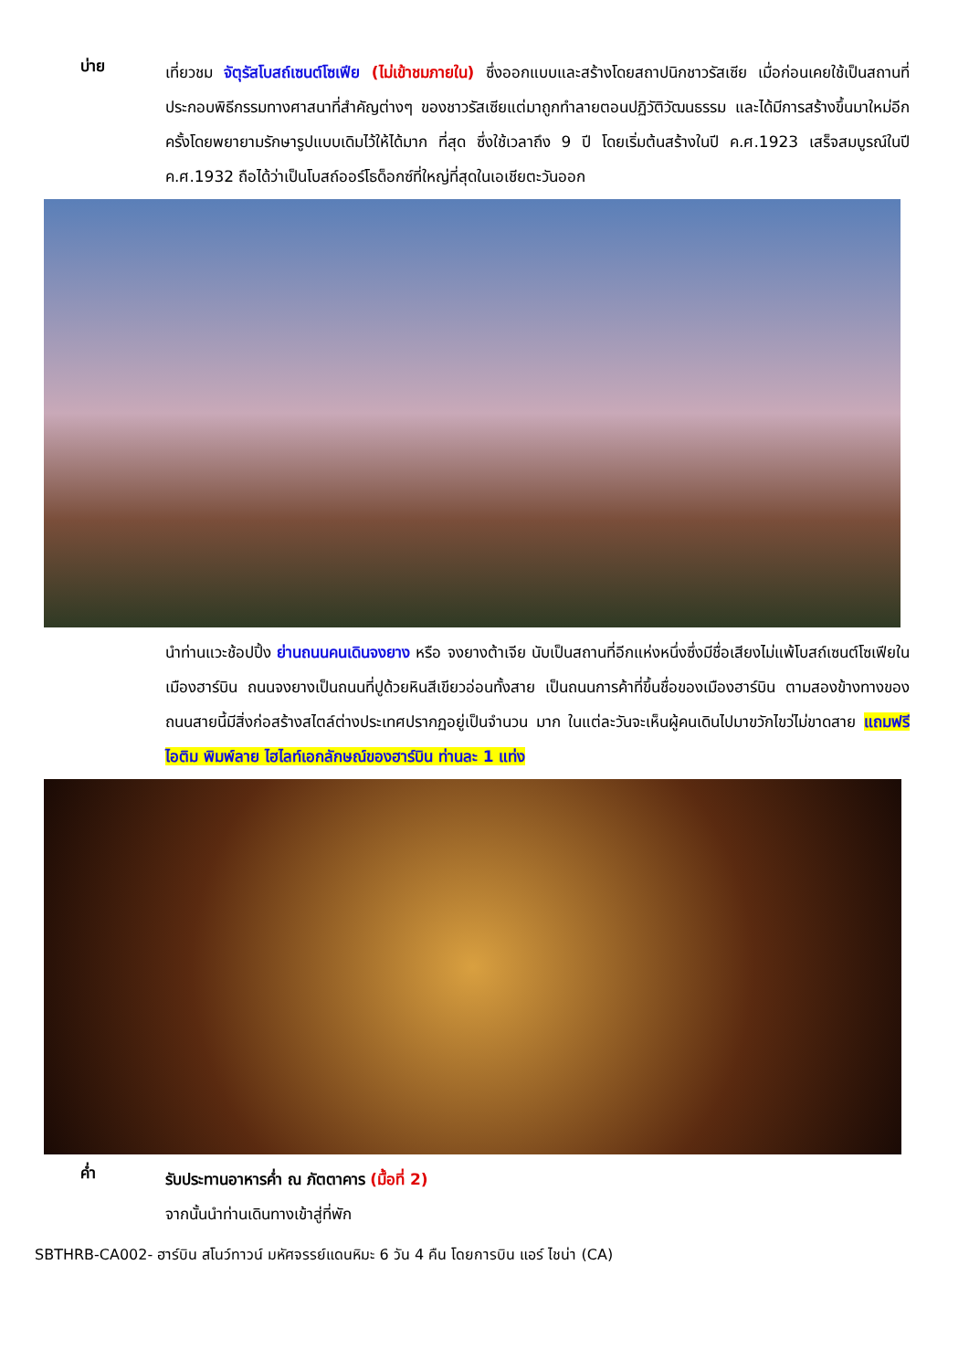บ่าย
เที่ยวชม จัตุรัสโบสถ์เซนต์โซเฟีย (ไม่เข้าชมภายใน) ซึ่งออกแบบและสร้างโดยสถาปนิกชาวรัสเซีย เมื่อก่อนเคยใช้เป็นสถานที่ประกอบพิธีกรรมทางศาสนาที่สำคัญต่างๆ ของชาวรัสเซียแต่มาถูกทำลายตอนปฏิวัติวัฒนธรรม และได้มีการสร้างขึ้นมาใหม่อีกครั้งโดยพยายามรักษารูปแบบเดิมไว้ให้ได้มาก ที่สุด ซึ่งใช้เวลาถึง 9 ปี โดยเริ่มต้นสร้างในปี ค.ศ.1923 เสร็จสมบูรณ์ในปี ค.ศ.1932 ถือได้ว่าเป็นโบสถ์ออร์โธด็อกซ์ที่ใหญ่ที่สุดในเอเชียตะวันออก
นำท่านแวะช้อปปิ้ง ย่านถนนคนเดินจงยาง หรือ จงยางต้าเจีย นับเป็นสถานที่อีกแห่งหนึ่งซึ่งมีชื่อเสียงไม่แพ้โบสถ์เซนต์โซเฟียในเมืองฮาร์บิน ถนนจงยางเป็นถนนที่ปูด้วยหินสีเขียวอ่อนทั้งสาย เป็นถนนการค้าที่ขึ้นชื่อของเมืองฮาร์บิน ตามสองข้างทางของถนนสายนี้มีสิ่งก่อสร้างสไตล์ต่างประเทศปรากฏอยู่เป็นจำนวน มาก ในแต่ละวันจะเห็นผู้คนเดินไปมาขวักไขว่ไม่ขาดสาย แถมฟรีไอติม พิมพ์ลาย ไฮไลท์เอกลักษณ์ของฮาร์บิน ท่านละ 1 แท่ง
ค่ำ
รับประทานอาหารค่ำ ณ ภัตตาคาร (มื้อที่ 2)
จากนั้นนำท่านเดินทางเข้าสู่ที่พัก
SBTHRB-CA002- ฮาร์บิน สโนว์ทาวน์ มหัศจรรย์แดนหิมะ 6 วัน 4 คืน โดยการบิน แอร์ ไชน่า (CA)